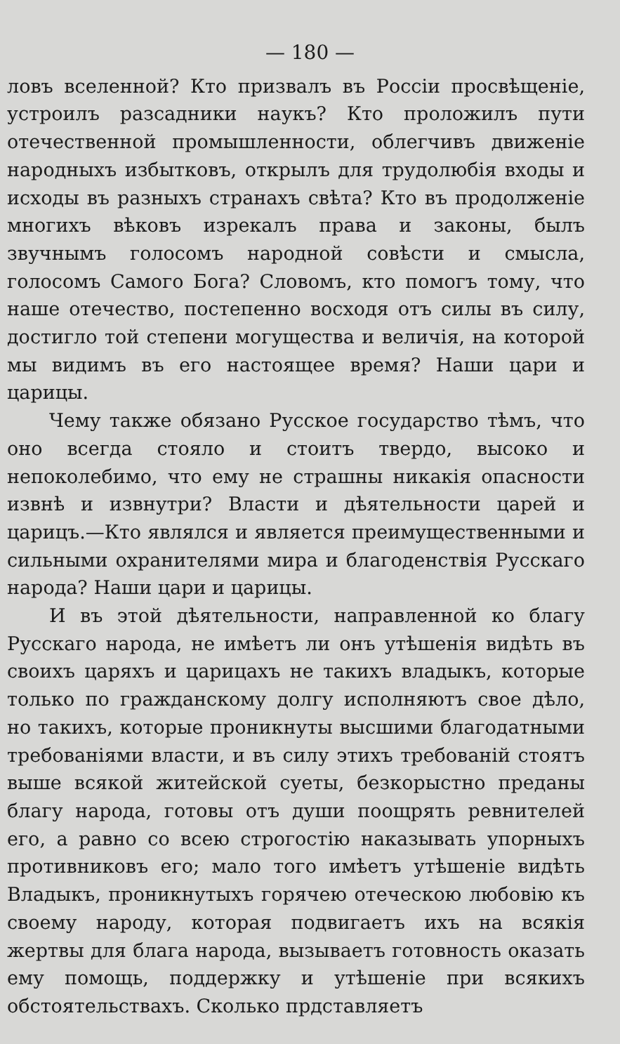— 180 —
ловъ вселенной? Кто призвалъ въ Россiи просвѣщенiе, устроилъ разсадники наукъ? Кто проложилъ пути отечественной промышленности, облегчивъ движенiе народныхъ избытковъ, открылъ для трудолюбiя входы и исходы въ разныхъ странахъ свѣта? Кто въ продолженiе многихъ вѣковъ изрекалъ права и законы, былъ звучнымъ голосомъ народной совѣсти и смысла, голосомъ Самого Бога? Словомъ, кто помогъ тому, что наше отечество, постепенно восходя отъ силы въ силу, достигло той степени могущества и величiя, на которой мы видимъ въ его настоящее время? Наши цари и царицы.
Чему также обязано Русское государство тѣмъ, что оно всегда стояло и стоитъ твердо, высоко и непоколебимо, что ему не страшны никакiя опасности извнѣ и извнутри? Власти и дѣятельности царей и царицъ.—Кто являлся и является преимущественными и сильными охранителями мира и благоденствiя Русскаго народа? Наши цари и царицы.
И въ этой дѣятельности, направленной ко благу Русскаго народа, не имѣетъ ли онъ утѣшенiя видѣть въ своихъ царяхъ и царицахъ не такихъ владыкъ, которые только по гражданскому долгу исполняютъ свое дѣло, но такихъ, которые проникнуты высшими благодатными требованiями власти, и въ силу этихъ требованiй стоятъ выше всякой житейской суеты, безкорыстно преданы благу народа, готовы отъ души поощрять ревнителей его, а равно со всею строгостiю наказывать упорныхъ противниковъ его; мало того имѣетъ утѣшенiе видѣть Владыкъ, проникнутыхъ горячею отеческою любовiю къ своему народу, которая подвигаетъ ихъ на всякiя жертвы для блага народа, вызываетъ готовность оказать ему помощь, поддержку и утѣшенiе при всякихъ обстоятельствахъ. Сколько прдставляетъ